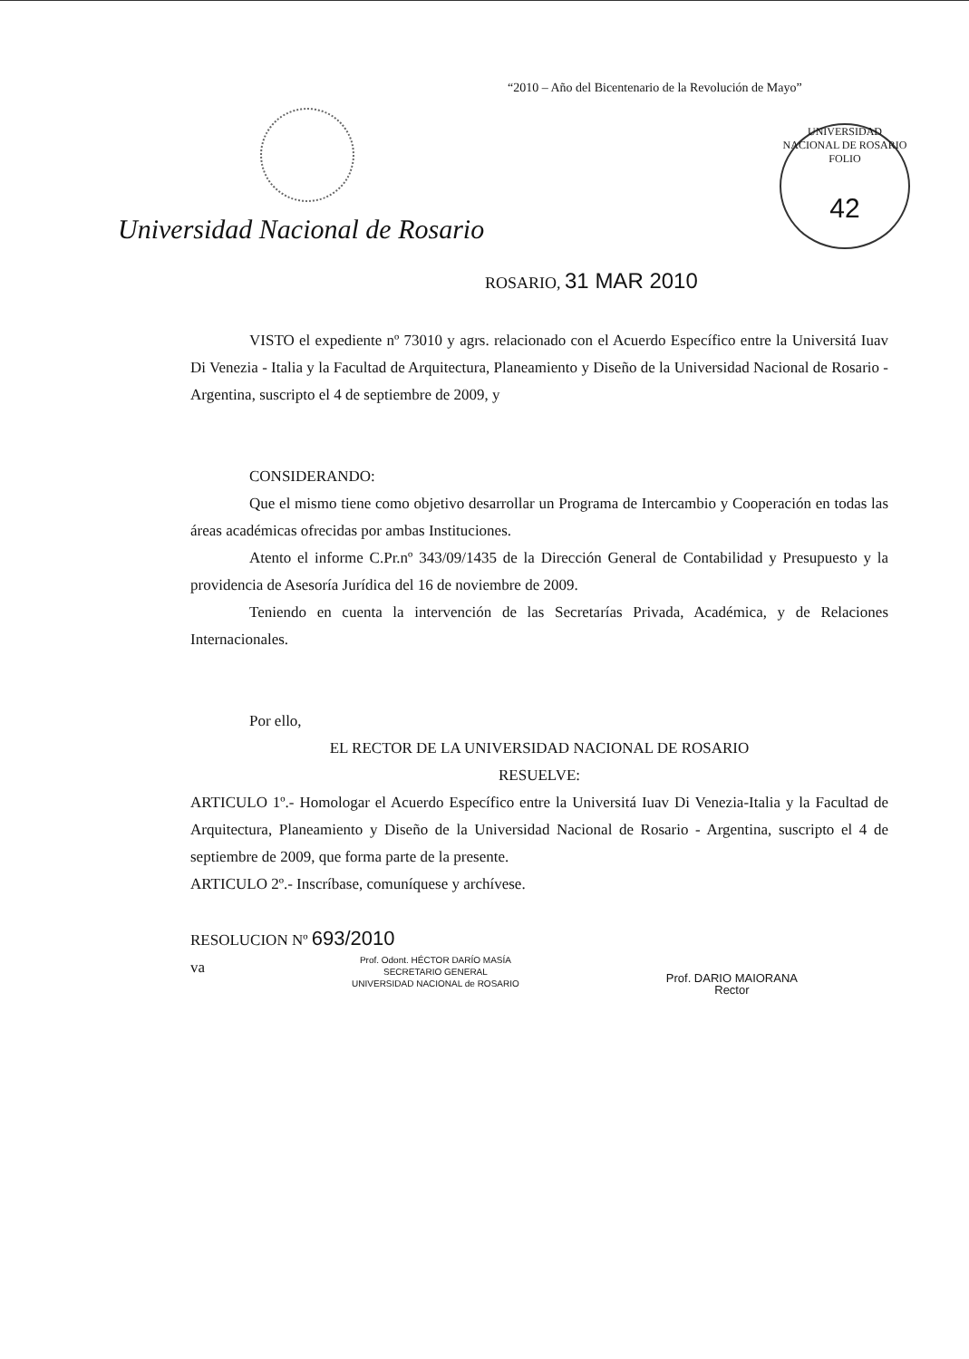“2010 – Año del Bicentenario de la Revolución de Mayo”
UNIVERSIDAD NACIONAL DE ROSARIO
FOLIO
42
Universidad Nacional de Rosario
ROSARIO, 31 MAR 2010
VISTO el expediente nº 73010 y agrs. relacionado con el Acuerdo Específico entre la Universitá Iuav Di Venezia - Italia y la Facultad de Arquitectura, Planeamiento y Diseño de la Universidad Nacional de Rosario - Argentina, suscripto el 4 de septiembre de 2009, y
CONSIDERANDO:
Que el mismo tiene como objetivo desarrollar un Programa de Intercambio y Cooperación en todas las áreas académicas ofrecidas por ambas Instituciones.
Atento el informe C.Pr.nº 343/09/1435 de la Dirección General de Contabilidad y Presupuesto y la providencia de Asesoría Jurídica del 16 de noviembre de 2009.
Teniendo en cuenta la intervención de las Secretarías Privada, Académica, y de Relaciones Internacionales.
Por ello,
EL RECTOR DE LA UNIVERSIDAD NACIONAL DE ROSARIO
RESUELVE:
ARTICULO 1º.- Homologar el Acuerdo Específico entre la Universitá Iuav Di Venezia-Italia y la Facultad de Arquitectura, Planeamiento y Diseño de la Universidad Nacional de Rosario - Argentina, suscripto el 4 de septiembre de 2009, que forma parte de la presente.
ARTICULO 2º.- Inscríbase, comuníquese y archívese.
RESOLUCION Nº 693/2010
va
Prof. Odont. HÉCTOR DARÍO MASÍA
SECRETARIO GENERAL
UNIVERSIDAD NACIONAL de ROSARIO
Prof. DARIO MAIORANA
Rector